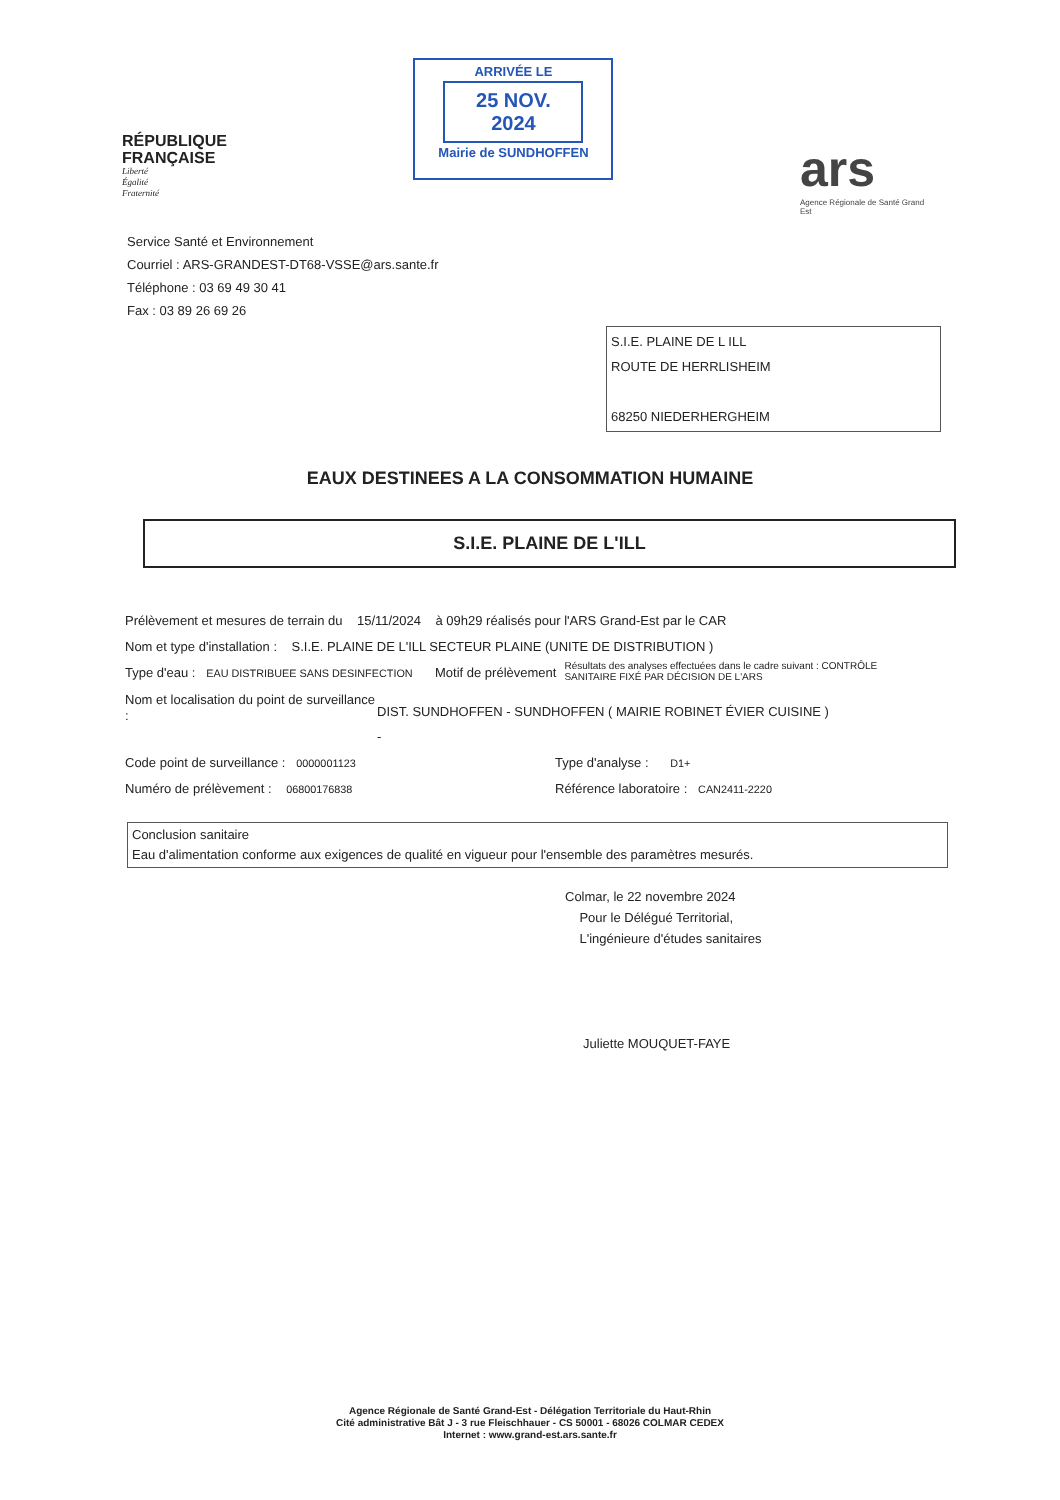RÉPUBLIQUE
FRANÇAISE
Liberté
Égalité
Fraternité
ARRIVÉE LE
25 NOV. 2024
Mairie de SUNDHOFFEN
ars
Agence Régionale de Santé Grand Est
Service Santé et Environnement
Courriel : ARS-GRANDEST-DT68-VSSE@ars.sante.fr
Téléphone : 03 69 49 30 41
Fax : 03 89 26 69 26
S.I.E. PLAINE DE L ILL
ROUTE DE HERRLISHEIM
68250 NIEDERHERGHEIM
EAUX DESTINEES A LA CONSOMMATION HUMAINE
S.I.E. PLAINE DE L'ILL
Prélèvement et mesures de terrain du 15/11/2024 à 09h29 réalisés pour l'ARS Grand-Est par le CAR
Nom et type d'installation : S.I.E. PLAINE DE L'ILL SECTEUR PLAINE (UNITE DE DISTRIBUTION )
Type d'eau : EAU DISTRIBUEE SANS DESINFECTION Motif de prélèvement Résultats des analyses effectuées dans le cadre suivant : CONTRÔLE SANITAIRE FIXÉ PAR DÉCISION DE L'ARS
Nom et localisation du point de surveillance : DIST. SUNDHOFFEN - SUNDHOFFEN ( MAIRIE ROBINET ÉVIER CUISINE )
-
Code point de surveillance : 0000001123 Type d'analyse : D1+
Numéro de prélèvement : 06800176838 Référence laboratoire : CAN2411-2220
Conclusion sanitaire
Eau d'alimentation conforme aux exigences de qualité en vigueur pour l'ensemble des paramètres mesurés.
Colmar, le 22 novembre 2024
Pour le Délégué Territorial,
L'ingénieure d'études sanitaires
Juliette MOUQUET-FAYE
Agence Régionale de Santé Grand-Est - Délégation Territoriale du Haut-Rhin
Cité administrative Bât J - 3 rue Fleischhauer - CS 50001 - 68026 COLMAR CEDEX
Internet : www.grand-est.ars.sante.fr